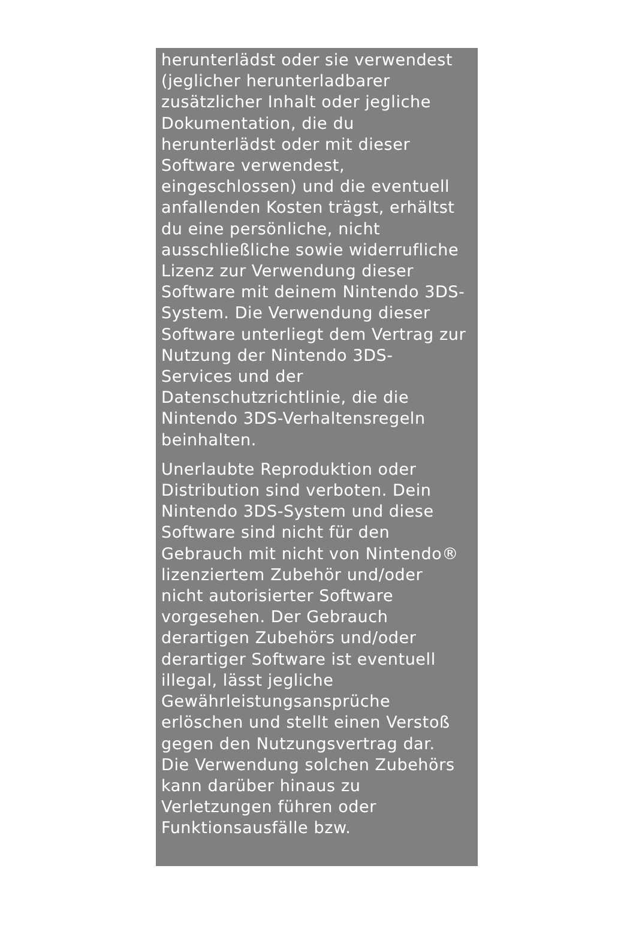herunterlädst oder sie verwendest
(jeglicher herunterladbarer
zusätzlicher Inhalt oder jegliche
Dokumentation, die du
herunterlädst oder mit dieser
Software verwendest,
eingeschlossen) und die eventuell
anfallenden Kosten trägst, erhältst
du eine persönliche, nicht
ausschließliche sowie widerrufliche
Lizenz zur Verwendung dieser
Software mit deinem Nintendo 3DS-
System. Die Verwendung dieser
Software unterliegt dem Vertrag zur
Nutzung der Nintendo 3DS-
Services und der
Datenschutzrichtlinie, die die
Nintendo 3DS-Verhaltensregeln
beinhalten.
Unerlaubte Reproduktion oder
Distribution sind verboten. Dein
Nintendo 3DS-System und diese
Software sind nicht für den
Gebrauch mit nicht von Nintendo®
lizenziertem Zubehör und/oder
nicht autorisierter Software
vorgesehen. Der Gebrauch
derartigen Zubehörs und/oder
derartiger Software ist eventuell
illegal, lässt jegliche
Gewährleistungsansprüche
erlöschen und stellt einen Verstoß
gegen den Nutzungsvertrag dar.
Die Verwendung solchen Zubehörs
kann darüber hinaus zu
Verletzungen führen oder
Funktionsausfälle bzw.